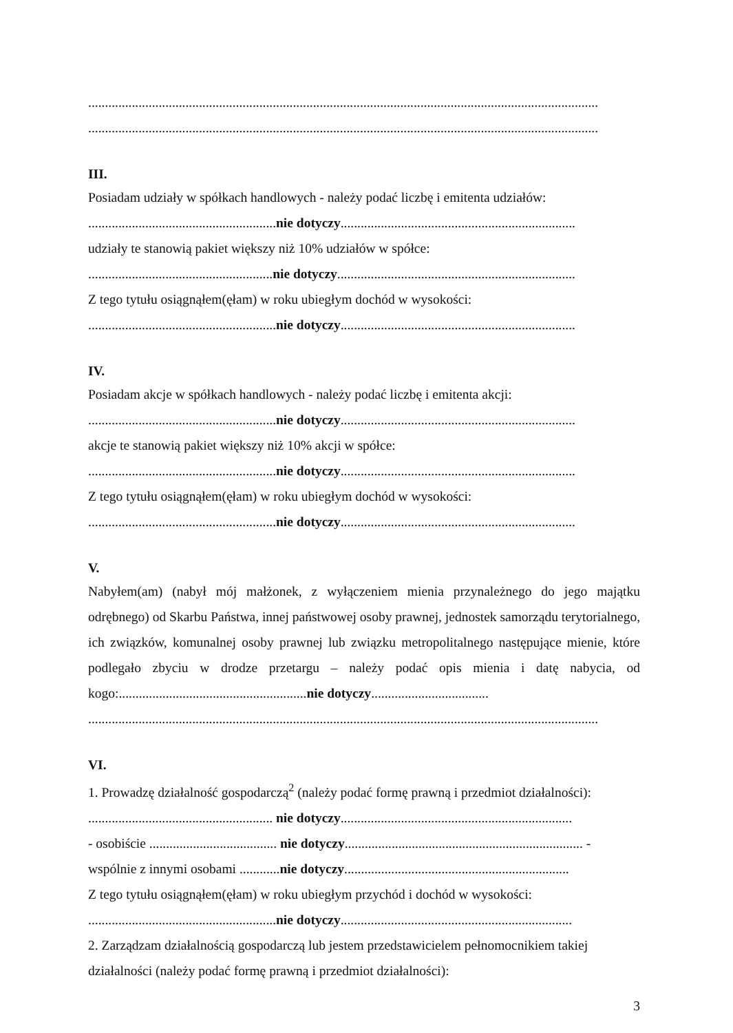........................................................................................................................................................
........................................................................................................................................................
III.
Posiadam udziały w spółkach handlowych - należy podać liczbę i emitenta udziałów:
........................................................nie dotyczy......................................................................
udziały te stanowią pakiet większy niż 10% udziałów w spółce:
.......................................................nie dotyczy.......................................................................
Z tego tytułu osiągnąłem(ęłam) w roku ubiegłym dochód w wysokości:
........................................................nie dotyczy......................................................................
IV.
Posiadam akcje w spółkach handlowych - należy podać liczbę i emitenta akcji:
........................................................nie dotyczy......................................................................
akcje te stanowią pakiet większy niż 10% akcji w spółce:
........................................................nie dotyczy......................................................................
Z tego tytułu osiągnąłem(ęłam) w roku ubiegłym dochód w wysokości:
........................................................nie dotyczy......................................................................
V.
Nabyłem(am) (nabył mój małżonek, z wyłączeniem mienia przynależnego do jego majątku odrębnego) od Skarbu Państwa, innej państwowej osoby prawnej, jednostek samorządu terytorialnego, ich związków, komunalnej osoby prawnej lub związku metropolitalnego następujące mienie, które podlegało zbyciu w drodze przetargu – należy podać opis mienia i datę nabycia, od kogo:........................................................nie dotyczy...................................
........................................................................................................................................................
VI.
1. Prowadzę działalność gospodarczą<sup>2</sup> (należy podać formę prawną i przedmiot działalności):
....................................................... nie dotyczy.....................................................................
- osobiście ...................................... nie dotyczy....................................................................... -
wspólnie z innymi osobami ............nie dotyczy...................................................................
Z tego tytułu osiągnąłem(ęłam) w roku ubiegłym przychód i dochód w wysokości:
........................................................nie dotyczy.....................................................................
2. Zarządzam działalnością gospodarczą lub jestem przedstawicielem pełnomocnikiem takiej
działalności (należy podać formę prawną i przedmiot działalności):
3